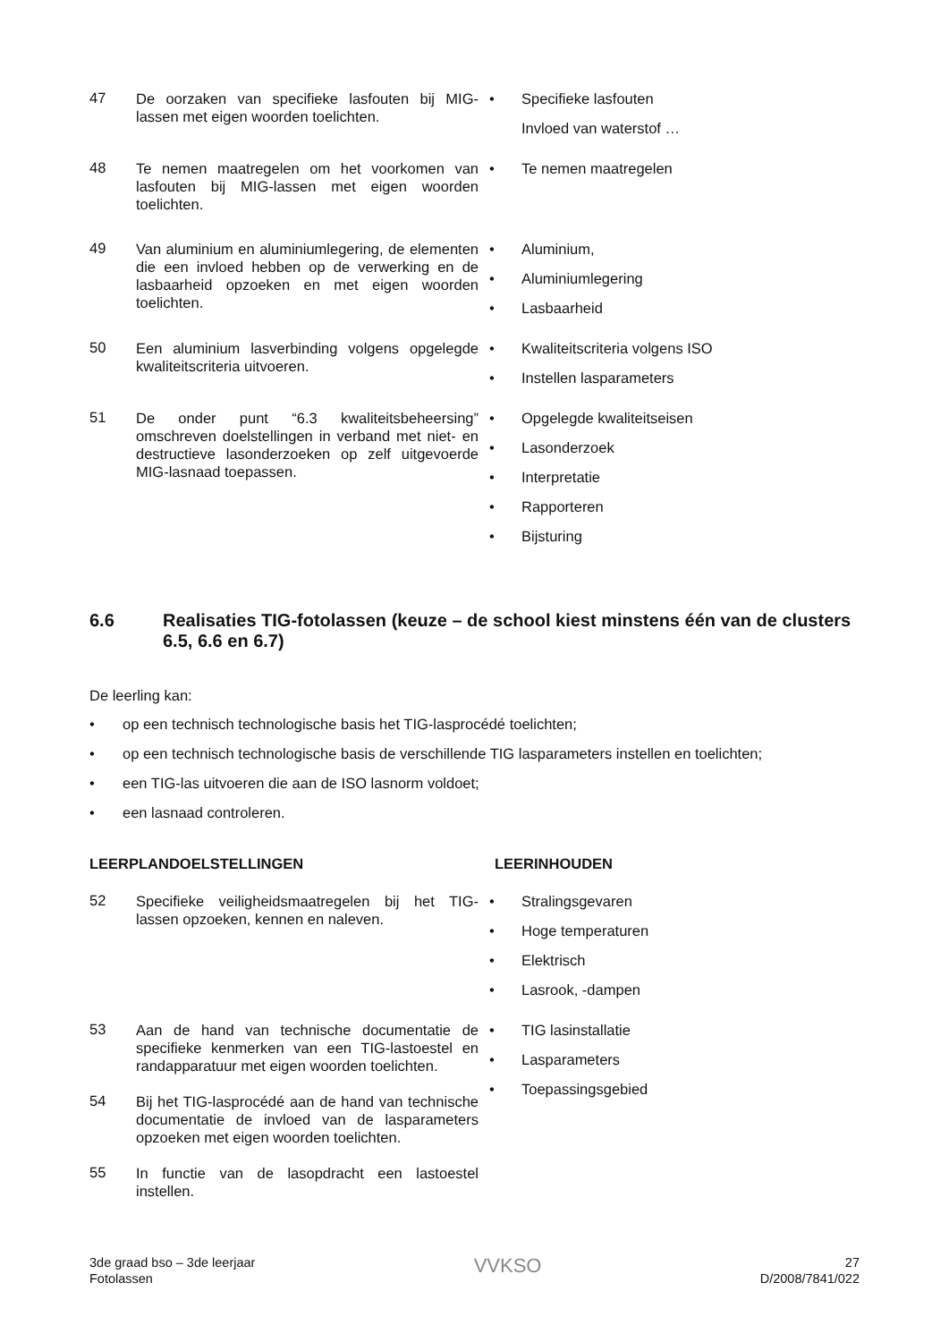47
De oorzaken van specifieke lasfouten bij MIG-lassen met eigen woorden toelichten.
• Specifieke lasfouten
Invloed van waterstof …
48
Te nemen maatregelen om het voorkomen van lasfouten bij MIG-lassen met eigen woorden toelichten.
• Te nemen maatregelen
49
Van aluminium en aluminiumlegering, de elementen die een invloed hebben op de verwerking en de lasbaarheid opzoeken en met eigen woorden toelichten.
• Aluminium,
• Aluminiumlegering
• Lasbaarheid
50
Een aluminium lasverbinding volgens opgelegde kwaliteitscriteria uitvoeren.
• Kwaliteitscriteria volgens ISO
• Instellen lasparameters
51
De onder punt “6.3 kwaliteitsbeheersing” omschreven doelstellingen in verband met niet- en destructieve lasonderzoeken op zelf uitgevoerde MIG-lasnaad toepassen.
• Opgelegde kwaliteitseisen
• Lasonderzoek
• Interpretatie
• Rapporteren
• Bijsturing
6.6 Realisaties TIG-fotolassen (keuze – de school kiest minstens één van de clusters 6.5, 6.6 en 6.7)
De leerling kan:
• op een technisch technologische basis het TIG-lasprocédé toelichten;
• op een technisch technologische basis de verschillende TIG lasparameters instellen en toelichten;
• een TIG-las uitvoeren die aan de ISO lasnorm voldoet;
• een lasnaad controleren.
LEERPLANDOELSTELLINGEN LEERINHOUDEN
52
Specifieke veiligheidsmaatregelen bij het TIG-lassen opzoeken, kennen en naleven.
• Stralingsgevaren
• Hoge temperaturen
• Elektrisch
• Lasrook, -dampen
53
Aan de hand van technische documentatie de specifieke kenmerken van een TIG-lastoestel en randapparatuur met eigen woorden toelichten.
54
Bij het TIG-lasprocédé aan de hand van technische documentatie de invloed van de lasparameters opzoeken met eigen woorden toelichten.
55
In functie van de lasopdracht een lastoestel instellen.
• TIG lasinstallatie
• Lasparameters
• Toepassingsgebied
3de graad bso – 3de leerjaar
Fotolassen
VVKSO
27
D/2008/7841/022